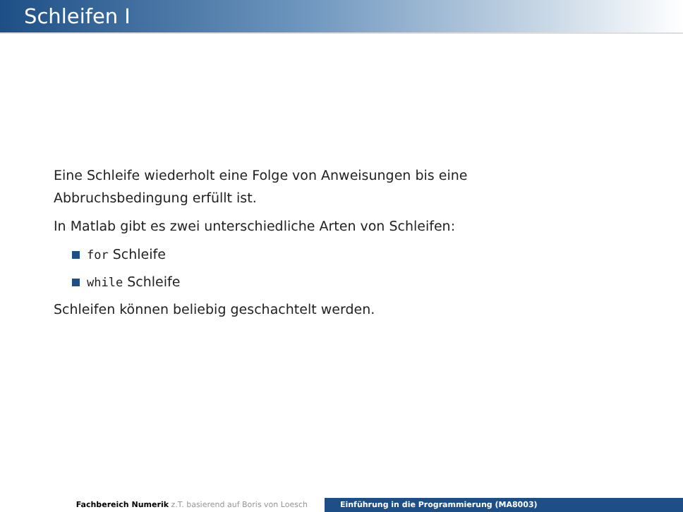Schleifen I
Eine Schleife wiederholt eine Folge von Anweisungen bis eine
Abbruchsbedingung erfüllt ist.
In Matlab gibt es zwei unterschiedliche Arten von Schleifen:
for Schleife
while Schleife
Schleifen können beliebig geschachtelt werden.
Fachbereich Numerik z.T. basierend auf Boris von Loesch Einführung in die Programmierung (MA8003)